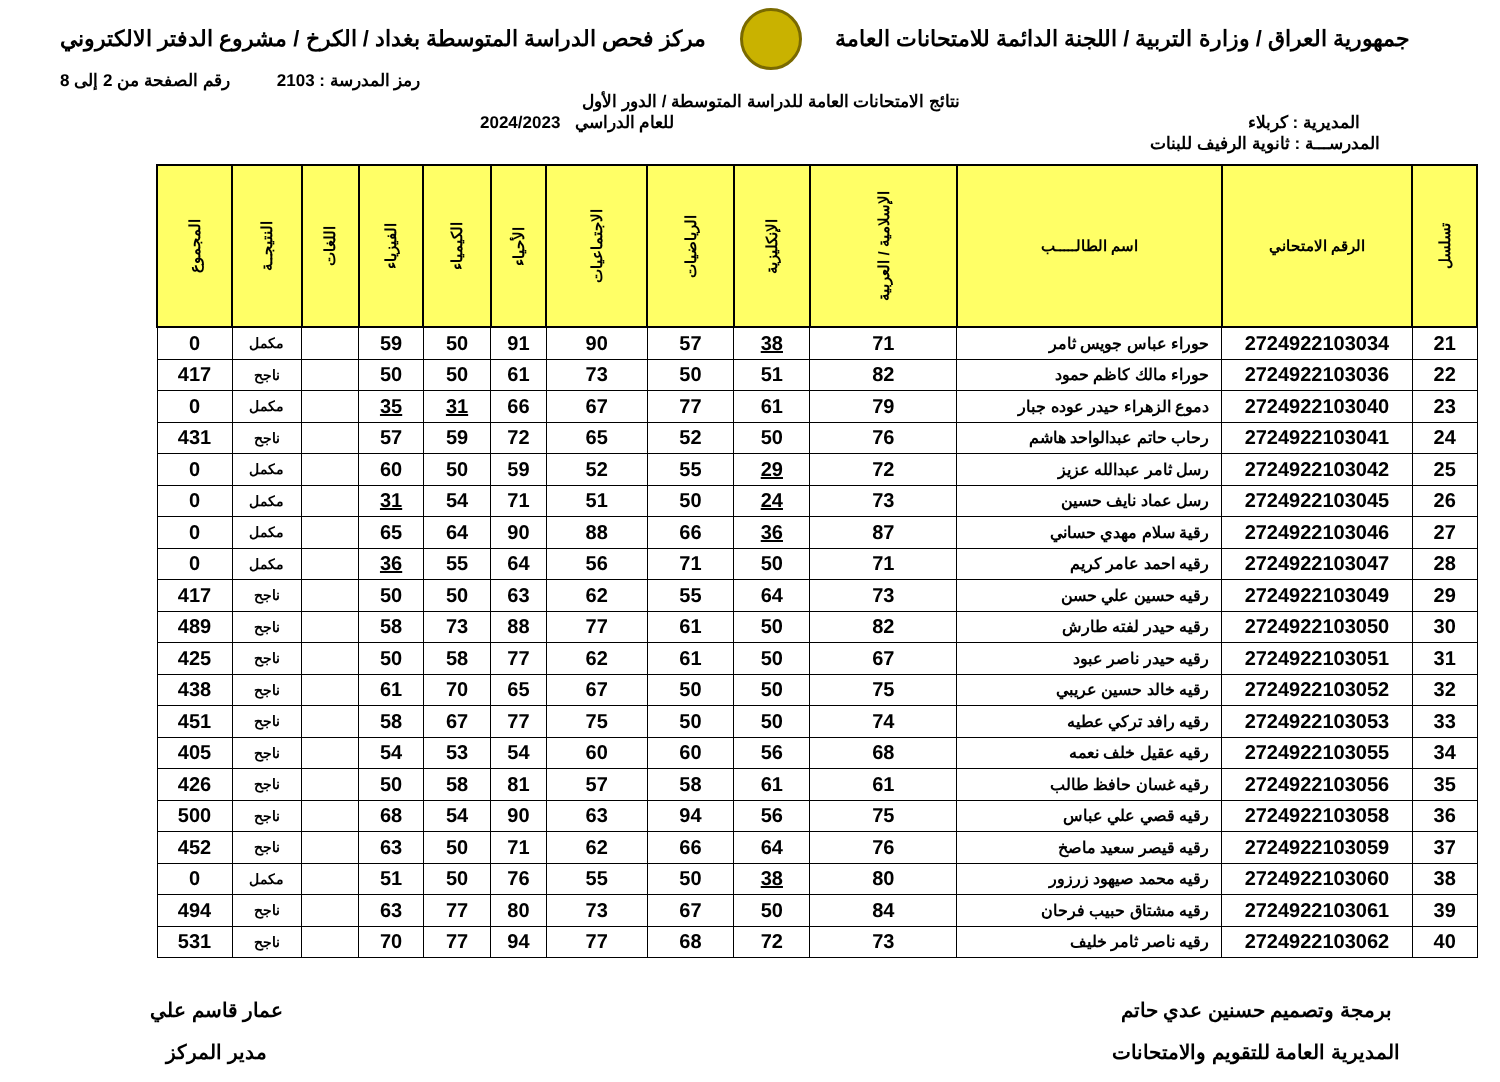جمهورية العراق / وزارة التربية / اللجنة الدائمة للامتحانات العامة
مركز فحص الدراسة المتوسطة بغداد / الكرخ / مشروع الدفتر الالكتروني
رمز المدرسة : 2103 رقم الصفحة من 2 إلى 8
نتائج الامتحانات العامة للدراسة المتوسطة / الدور الأول
المديرية : كربلاء للعام الدراسي 2024/2023
المدرســـة : ثانوية الرفيف للبنات
| تسلسل | الرقم الامتحاني | اسم الطالـــــب | الإسلامية / العربية | الإنكليزية | الرياضيات | الاجتماعيات | الأحياء | الكيمياء | الفيزياء | اللغات | النتيجــة | المجموع |
| --- | --- | --- | --- | --- | --- | --- | --- | --- | --- | --- | --- | --- |
| 21 | 2724922103034 | حوراء عباس جويس ثامر | 71 | 38 | 57 | 90 | 91 | 50 | 59 | | مكمل | 0 |
| 22 | 2724922103036 | حوراء مالك كاظم حمود | 82 | 51 | 50 | 73 | 61 | 50 | 50 | | ناجح | 417 |
| 23 | 2724922103040 | دموع الزهراء حيدر عوده جبار | 79 | 61 | 77 | 67 | 66 | 31 | 35 | | مكمل | 0 |
| 24 | 2724922103041 | رحاب حاتم عبدالواحد هاشم | 76 | 50 | 52 | 65 | 72 | 59 | 57 | | ناجح | 431 |
| 25 | 2724922103042 | رسل ثامر عبدالله عزيز | 72 | 29 | 55 | 52 | 59 | 50 | 60 | | مكمل | 0 |
| 26 | 2724922103045 | رسل عماد نايف حسين | 73 | 24 | 50 | 51 | 71 | 54 | 31 | | مكمل | 0 |
| 27 | 2724922103046 | رقية سلام مهدي حساني | 87 | 36 | 66 | 88 | 90 | 64 | 65 | | مكمل | 0 |
| 28 | 2724922103047 | رقيه احمد عامر كريم | 71 | 50 | 71 | 56 | 64 | 55 | 36 | | مكمل | 0 |
| 29 | 2724922103049 | رقيه حسين علي حسن | 73 | 64 | 55 | 62 | 63 | 50 | 50 | | ناجح | 417 |
| 30 | 2724922103050 | رقيه حيدر لفته طارش | 82 | 50 | 61 | 77 | 88 | 73 | 58 | | ناجح | 489 |
| 31 | 2724922103051 | رقيه حيدر ناصر عبود | 67 | 50 | 61 | 62 | 77 | 58 | 50 | | ناجح | 425 |
| 32 | 2724922103052 | رقيه خالد حسين عريبي | 75 | 50 | 50 | 67 | 65 | 70 | 61 | | ناجح | 438 |
| 33 | 2724922103053 | رقيه رافد تركي عطيه | 74 | 50 | 50 | 75 | 77 | 67 | 58 | | ناجح | 451 |
| 34 | 2724922103055 | رقيه عقيل خلف نعمه | 68 | 56 | 60 | 60 | 54 | 53 | 54 | | ناجح | 405 |
| 35 | 2724922103056 | رقيه غسان حافظ طالب | 61 | 61 | 58 | 57 | 81 | 58 | 50 | | ناجح | 426 |
| 36 | 2724922103058 | رقيه قصي علي عباس | 75 | 56 | 94 | 63 | 90 | 54 | 68 | | ناجح | 500 |
| 37 | 2724922103059 | رقيه قيصر سعيد ماصخ | 76 | 64 | 66 | 62 | 71 | 50 | 63 | | ناجح | 452 |
| 38 | 2724922103060 | رقيه محمد صيهود زرزور | 80 | 38 | 50 | 55 | 76 | 50 | 51 | | مكمل | 0 |
| 39 | 2724922103061 | رقيه مشتاق حبيب فرحان | 84 | 50 | 67 | 73 | 80 | 77 | 63 | | ناجح | 494 |
| 40 | 2724922103062 | رقيه ناصر ثامر خليف | 73 | 72 | 68 | 77 | 94 | 77 | 70 | | ناجح | 531 |
برمجة وتصميم حسنين عدي حاتم
المديرية العامة للتقويم والامتحانات
عمار قاسم علي
مدير المركز